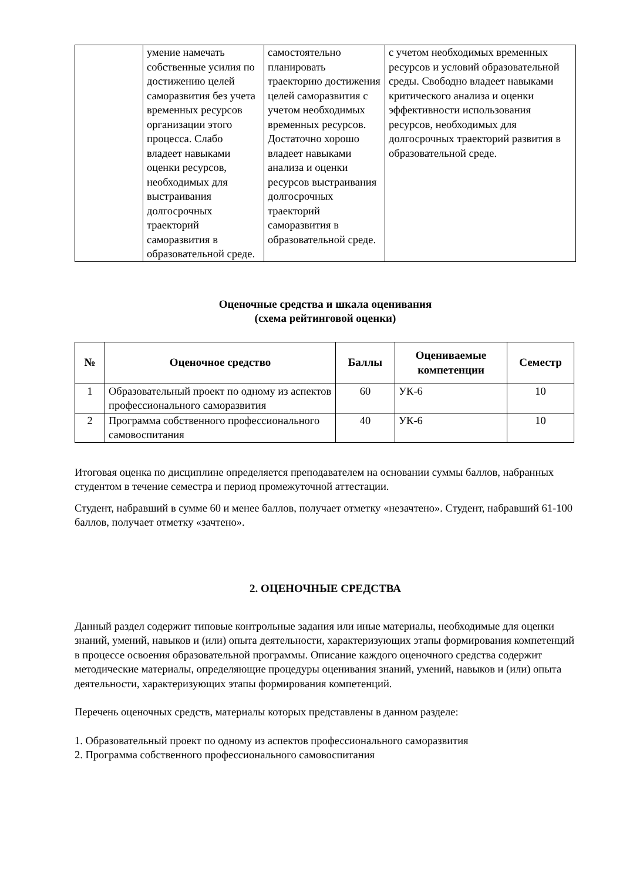| | умение намечать собственные усилия по достижению целей саморазвития без учета временных ресурсов организации этого процесса. Слабо владеет навыками оценки ресурсов, необходимых для выстраивания долгосрочных траекторий саморазвития в образовательной среде. | самостоятельно планировать траекторию достижения целей саморазвития с учетом необходимых временных ресурсов. Достаточно хорошо владеет навыками анализа и оценки ресурсов выстраивания долгосрочных траекторий саморазвития в образовательной среде. | с учетом необходимых временных ресурсов и условий образовательной среды. Свободно владеет навыками критического анализа и оценки эффективности использования ресурсов, необходимых для долгосрочных траекторий развития в образовательной среде. |
Оценочные средства и шкала оценивания
(схема рейтинговой оценки)
| № | Оценочное средство | Баллы | Оцениваемые компетенции | Семестр |
| --- | --- | --- | --- | --- |
| 1 | Образовательный проект по одному из аспектов профессионального саморазвития | 60 | УК-6 | 10 |
| 2 | Программа собственного профессионального самовоспитания | 40 | УК-6 | 10 |
Итоговая оценка по дисциплине определяется преподавателем на основании суммы баллов, набранных студентом в течение семестра и период промежуточной аттестации.
Студент, набравший в сумме 60 и менее баллов, получает отметку «незачтено». Студент, набравший 61-100 баллов, получает отметку «зачтено».
2. ОЦЕНОЧНЫЕ СРЕДСТВА
Данный раздел содержит типовые контрольные задания или иные материалы, необходимые для оценки знаний, умений, навыков и (или) опыта деятельности, характеризующих этапы формирования компетенций в процессе освоения образовательной программы. Описание каждого оценочного средства содержит методические материалы, определяющие процедуры оценивания знаний, умений, навыков и (или) опыта деятельности, характеризующих этапы формирования компетенций.
Перечень оценочных средств, материалы которых представлены в данном разделе:
1. Образовательный проект по одному из аспектов профессионального саморазвития
2. Программа собственного профессионального самовоспитания